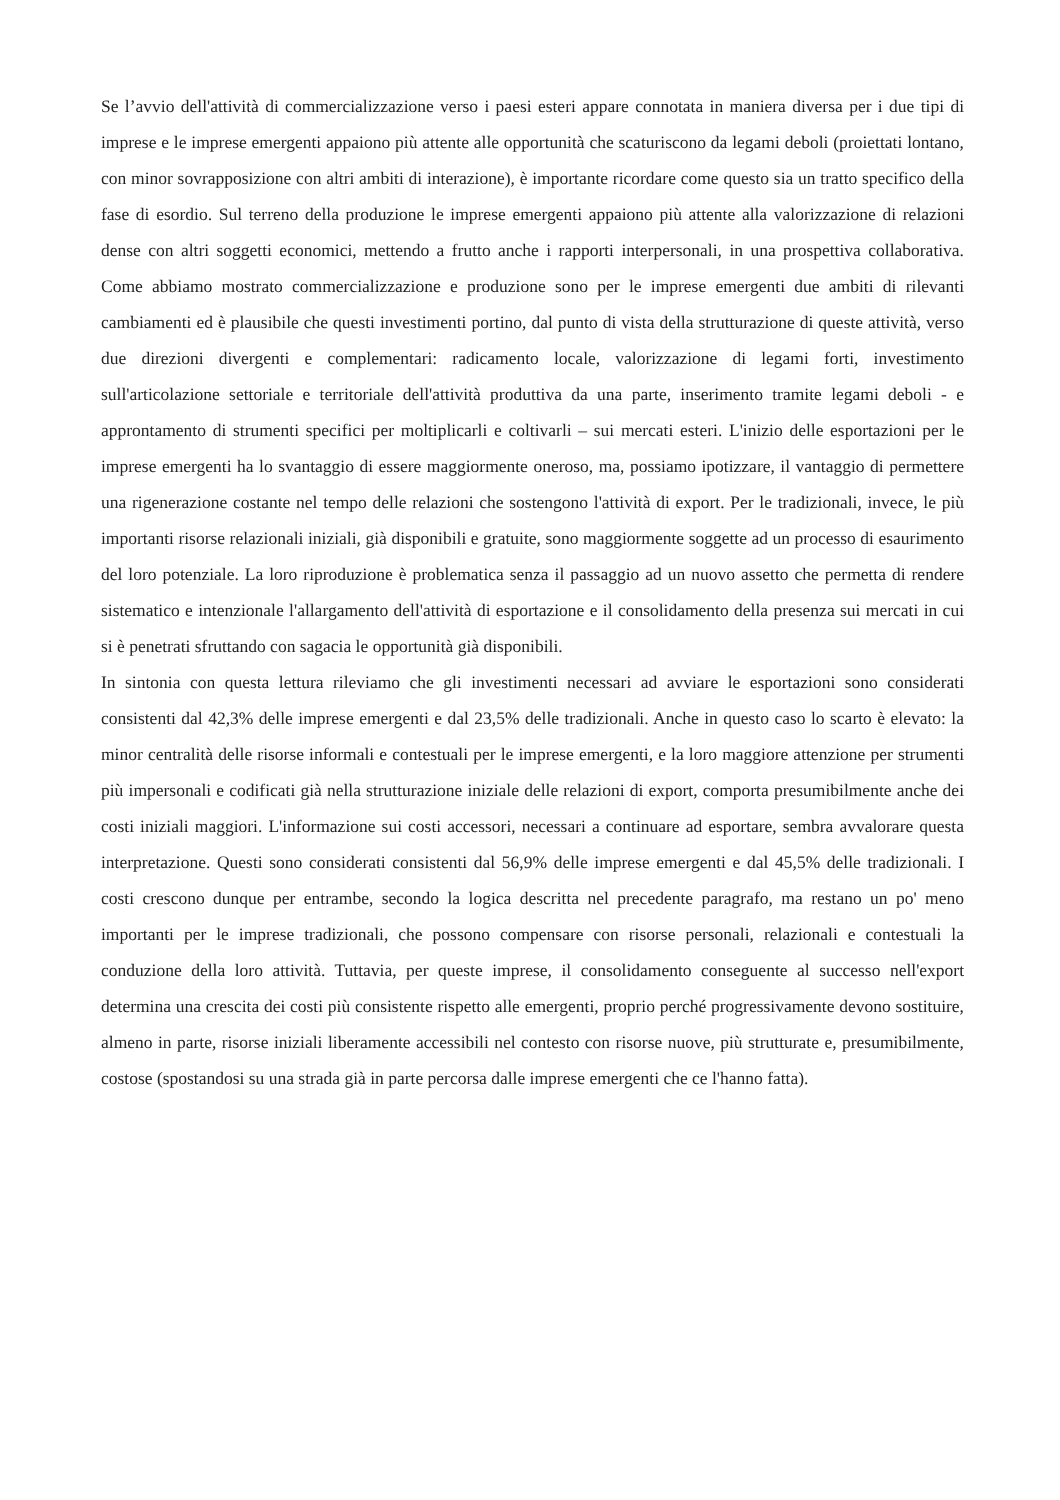Se l’avvio dell'attività di commercializzazione verso i paesi esteri appare connotata in maniera diversa per i due tipi di imprese e le imprese emergenti appaiono più attente alle opportunità che scaturiscono da legami deboli (proiettati lontano, con minor sovrapposizione con altri ambiti di interazione), è importante ricordare come questo sia un tratto specifico della fase di esordio. Sul terreno della produzione le imprese emergenti appaiono più attente alla valorizzazione di relazioni dense con altri soggetti economici, mettendo a frutto anche i rapporti interpersonali, in una prospettiva collaborativa. Come abbiamo mostrato commercializzazione e produzione sono per le imprese emergenti due ambiti di rilevanti cambiamenti ed è plausibile che questi investimenti portino, dal punto di vista della strutturazione di queste attività, verso due direzioni divergenti e complementari: radicamento locale, valorizzazione di legami forti, investimento sull'articolazione settoriale e territoriale dell'attività produttiva da una parte, inserimento tramite legami deboli - e approntamento di strumenti specifici per moltiplicarli e coltivarli – sui mercati esteri. L'inizio delle esportazioni per le imprese emergenti ha lo svantaggio di essere maggiormente oneroso, ma, possiamo ipotizzare, il vantaggio di permettere una rigenerazione costante nel tempo delle relazioni che sostengono l'attività di export. Per le tradizionali, invece, le più importanti risorse relazionali iniziali, già disponibili e gratuite, sono maggiormente soggette ad un processo di esaurimento del loro potenziale. La loro riproduzione è problematica senza il passaggio ad un nuovo assetto che permetta di rendere sistematico e intenzionale l'allargamento dell'attività di esportazione e il consolidamento della presenza sui mercati in cui si è penetrati sfruttando con sagacia le opportunità già disponibili.
In sintonia con questa lettura rileviamo che gli investimenti necessari ad avviare le esportazioni sono considerati consistenti dal 42,3% delle imprese emergenti e dal 23,5% delle tradizionali. Anche in questo caso lo scarto è elevato: la minor centralità delle risorse informali e contestuali per le imprese emergenti, e la loro maggiore attenzione per strumenti più impersonali e codificati già nella strutturazione iniziale delle relazioni di export, comporta presumibilmente anche dei costi iniziali maggiori. L'informazione sui costi accessori, necessari a continuare ad esportare, sembra avvalorare questa interpretazione. Questi sono considerati consistenti dal 56,9% delle imprese emergenti e dal 45,5% delle tradizionali. I costi crescono dunque per entrambe, secondo la logica descritta nel precedente paragrafo, ma restano un po' meno importanti per le imprese tradizionali, che possono compensare con risorse personali, relazionali e contestuali la conduzione della loro attività. Tuttavia, per queste imprese, il consolidamento conseguente al successo nell'export determina una crescita dei costi più consistente rispetto alle emergenti, proprio perché progressivamente devono sostituire, almeno in parte, risorse iniziali liberamente accessibili nel contesto con risorse nuove, più strutturate e, presumibilmente, costose (spostandosi su una strada già in parte percorsa dalle imprese emergenti che ce l'hanno fatta).